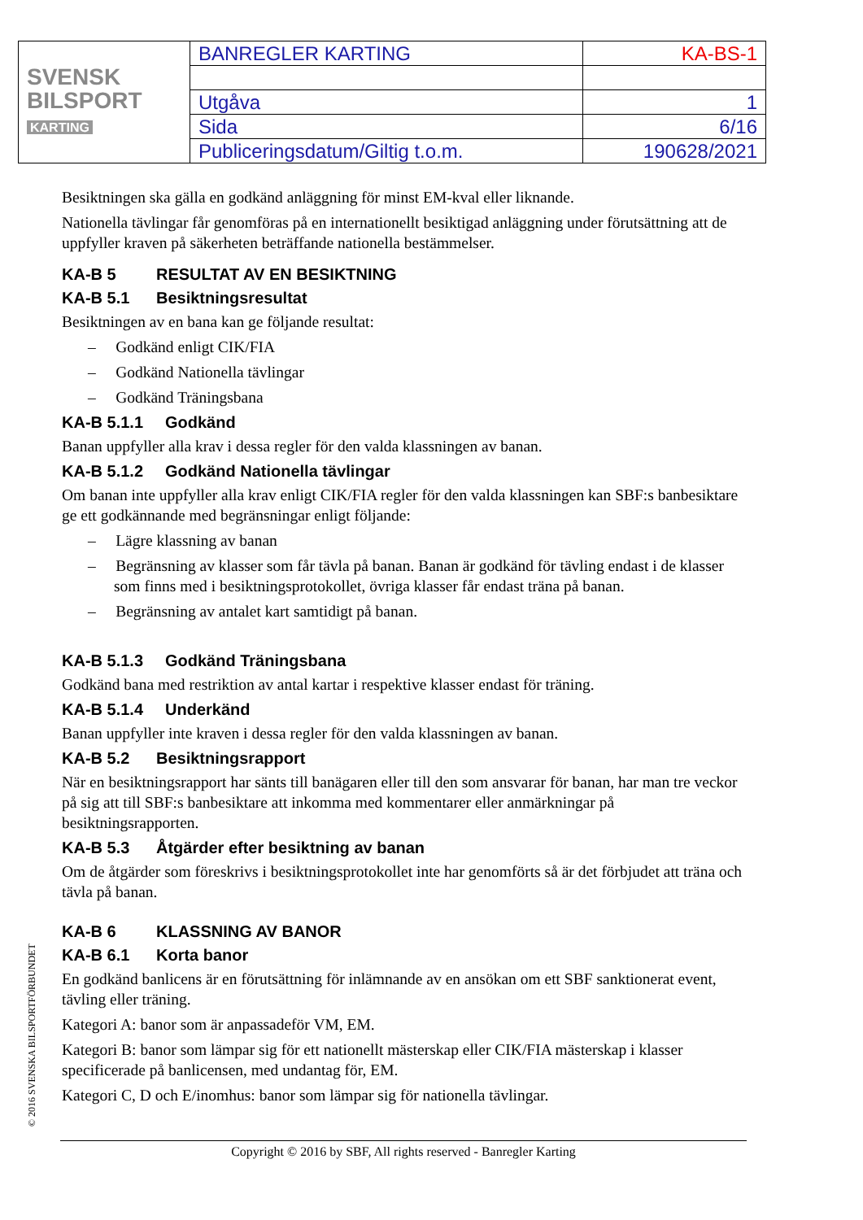| SVENSK BILSPORT KARTING | BANREGLER KARTING | KA-BS-1 |
| | Utgåva | 1 |
| | Sida | 6/16 |
| | Publiceringsdatum/Giltig t.o.m. | 190628/2021 |
Besiktningen ska gälla en godkänd anläggning för minst EM-kval eller liknande.
Nationella tävlingar får genomföras på en internationellt besiktigad anläggning under förutsättning att de uppfyller kraven på säkerheten beträffande nationella bestämmelser.
KA-B 5 RESULTAT AV EN BESIKTNING
KA-B 5.1 Besiktningsresultat
Besiktningen av en bana kan ge följande resultat:
– Godkänd enligt CIK/FIA
– Godkänd Nationella tävlingar
– Godkänd Träningsbana
KA-B 5.1.1 Godkänd
Banan uppfyller alla krav i dessa regler för den valda klassningen av banan.
KA-B 5.1.2 Godkänd Nationella tävlingar
Om banan inte uppfyller alla krav enligt CIK/FIA regler för den valda klassningen kan SBF:s banbesiktare ge ett godkännande med begränsningar enligt följande:
– Lägre klassning av banan
– Begränsning av klasser som får tävla på banan. Banan är godkänd för tävling endast i de klasser som finns med i besiktningsprotokollet, övriga klasser får endast träna på banan.
– Begränsning av antalet kart samtidigt på banan.
KA-B 5.1.3 Godkänd Träningsbana
Godkänd bana med restriktion av antal kartar i respektive klasser endast för träning.
KA-B 5.1.4 Underkänd
Banan uppfyller inte kraven i dessa regler för den valda klassningen av banan.
KA-B 5.2 Besiktningsrapport
När en besiktningsrapport har sänts till banägaren eller till den som ansvarar för banan, har man tre veckor på sig att till SBF:s banbesiktare att inkomma med kommentarer eller anmärkningar på besiktningsrapporten.
KA-B 5.3 Åtgärder efter besiktning av banan
Om de åtgärder som föreskrivs i besiktningsprotokollet inte har genomförts så är det förbjudet att träna och tävla på banan.
KA-B 6 KLASSNING AV BANOR
KA-B 6.1 Korta banor
En godkänd banlicens är en förutsättning för inlämnande av en ansökan om ett SBF sanktionerat event, tävling eller träning.
Kategori A: banor som är anpassadeför VM, EM.
Kategori B: banor som lämpar sig för ett nationellt mästerskap eller CIK/FIA mästerskap i klasser specificerade på banlicensen, med undantag för, EM.
Kategori C, D och E/inomhus: banor som lämpar sig för nationella tävlingar.
© 2016 SVENSKA BILSPORTFÖRBUNDET
Copyright © 2016 by SBF, All rights reserved - Banregler Karting